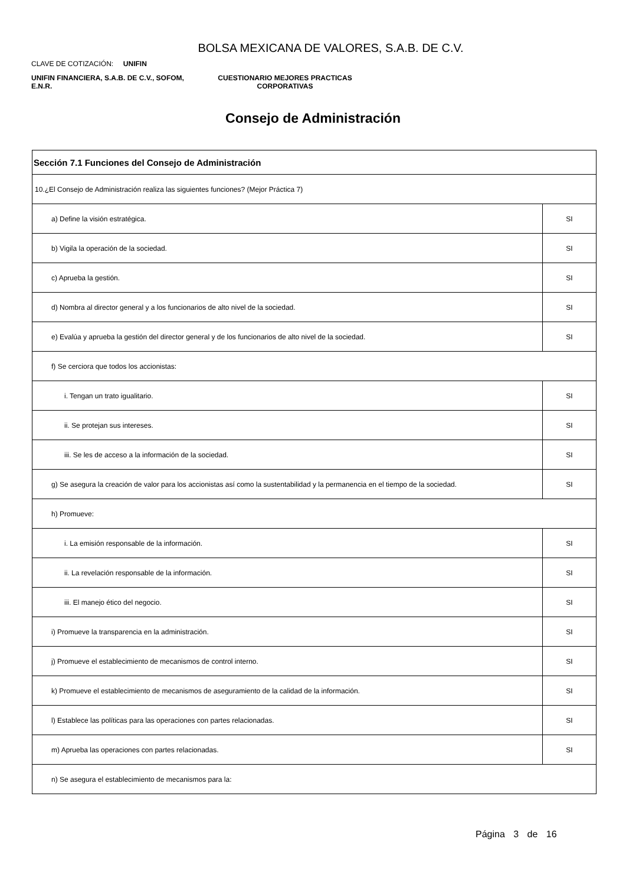BOLSA MEXICANA DE VALORES, S.A.B. DE C.V.
CLAVE DE COTIZACIÓN: UNIFIN
UNIFIN FINANCIERA, S.A.B. DE C.V., SOFOM, E.N.R.
CUESTIONARIO MEJORES PRACTICAS
CORPORATIVAS
Consejo de Administración
| Sección 7.1 Funciones del Consejo de Administración | |
| --- | --- |
| 10.¿El Consejo de Administración realiza las siguientes funciones? (Mejor Práctica 7) | |
| a) Define la visión estratégica. | SI |
| b) Vigila la operación de la sociedad. | SI |
| c) Aprueba la gestión. | SI |
| d) Nombra al director general y a los funcionarios de alto nivel de la sociedad. | SI |
| e) Evalúa y aprueba la gestión del director general y de los funcionarios de alto nivel de la sociedad. | SI |
| f) Se cerciora que todos los accionistas: | |
| i. Tengan un trato igualitario. | SI |
| ii. Se protejan sus intereses. | SI |
| iii. Se les de acceso a la información de la sociedad. | SI |
| g) Se asegura la creación de valor para los accionistas así como la sustentabilidad y la permanencia en el tiempo de la sociedad. | SI |
| h) Promueve: | |
| i. La emisión responsable de la información. | SI |
| ii. La revelación responsable de la información. | SI |
| iii. El manejo ético del negocio. | SI |
| i) Promueve la transparencia en la administración. | SI |
| j) Promueve el establecimiento de mecanismos de control interno. | SI |
| k) Promueve el establecimiento de mecanismos de aseguramiento de la calidad de la información. | SI |
| l) Establece las políticas para las operaciones con partes relacionadas. | SI |
| m) Aprueba las operaciones con partes relacionadas. | SI |
| n) Se asegura el establecimiento de mecanismos para la: | |
Página 3 de 16